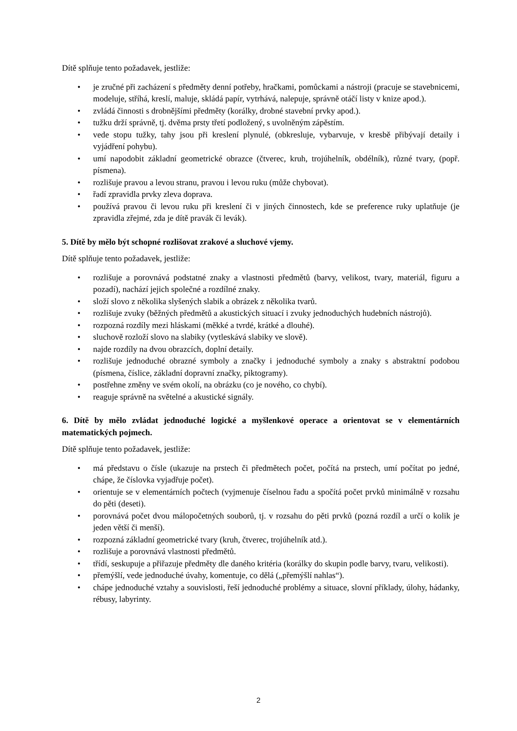Dítě splňuje tento požadavek, jestliže:
• je zručné při zacházení s předměty denní potřeby, hračkami, pomůckami a nástroji (pracuje se stavebnicemi, modeluje, stříhá, kreslí, maluje, skládá papír, vytrhává, nalepuje, správně otáčí listy v knize apod.).
• zvládá činnosti s drobnějšími předměty (korálky, drobné stavební prvky apod.).
• tužku drží správně, tj. dvěma prsty třetí podložený, s uvolněným zápěstím.
• vede stopu tužky, tahy jsou při kreslení plynulé, (obkresluje, vybarvuje, v kresbě přibývají detaily i vyjádření pohybu).
• umí napodobit základní geometrické obrazce (čtverec, kruh, trojúhelník, obdélník), různé tvary, (popř. písmena).
• rozlišuje pravou a levou stranu, pravou i levou ruku (může chybovat).
• řadí zpravidla prvky zleva doprava.
• používá pravou či levou ruku při kreslení či v jiných činnostech, kde se preference ruky uplatňuje (je zpravidla zřejmé, zda je dítě pravák či levák).
5. Dítě by mělo být schopné rozlišovat zrakové a sluchové vjemy.
Dítě splňuje tento požadavek, jestliže:
• rozlišuje a porovnává podstatné znaky a vlastnosti předmětů (barvy, velikost, tvary, materiál, figuru a pozadí), nachází jejich společné a rozdílné znaky.
• složí slovo z několika slyšených slabik a obrázek z několika tvarů.
• rozlišuje zvuky (běžných předmětů a akustických situací i zvuky jednoduchých hudebních nástrojů).
• rozpozná rozdíly mezi hláskami (měkké a tvrdé, krátké a dlouhé).
• sluchově rozloží slovo na slabiky (vytleskává slabiky ve slově).
• najde rozdíly na dvou obrazcích, doplní detaily.
• rozlišuje jednoduché obrazné symboly a značky i jednoduché symboly a znaky s abstraktní podobou (písmena, číslice, základní dopravní značky, piktogramy).
• postřehne změny ve svém okolí, na obrázku (co je nového, co chybí).
• reaguje správně na světelné a akustické signály.
6. Dítě by mělo zvládat jednoduché logické a myšlenkové operace a orientovat se v elementárních matematických pojmech.
Dítě splňuje tento požadavek, jestliže:
• má představu o čísle (ukazuje na prstech či předmětech počet, počítá na prstech, umí počítat po jedné, chápe, že číslovka vyjadřuje počet).
• orientuje se v elementárních počtech (vyjmenuje číselnou řadu a spočítá počet prvků minimálně v rozsahu do pěti (deseti).
• porovnává počet dvou málopočetných souborů, tj. v rozsahu do pěti prvků (pozná rozdíl a určí o kolik je jeden větší či menší).
• rozpozná základní geometrické tvary (kruh, čtverec, trojúhelník atd.).
• rozlišuje a porovnává vlastnosti předmětů.
• třídí, seskupuje a přiřazuje předměty dle daného kritéria (korálky do skupin podle barvy, tvaru, velikosti).
• přemýšlí, vede jednoduché úvahy, komentuje, co dělá („přemýšlí nahlas“).
• chápe jednoduché vztahy a souvislosti, řeší jednoduché problémy a situace, slovní příklady, úlohy, hádanky, rébusy, labyrinty.
2